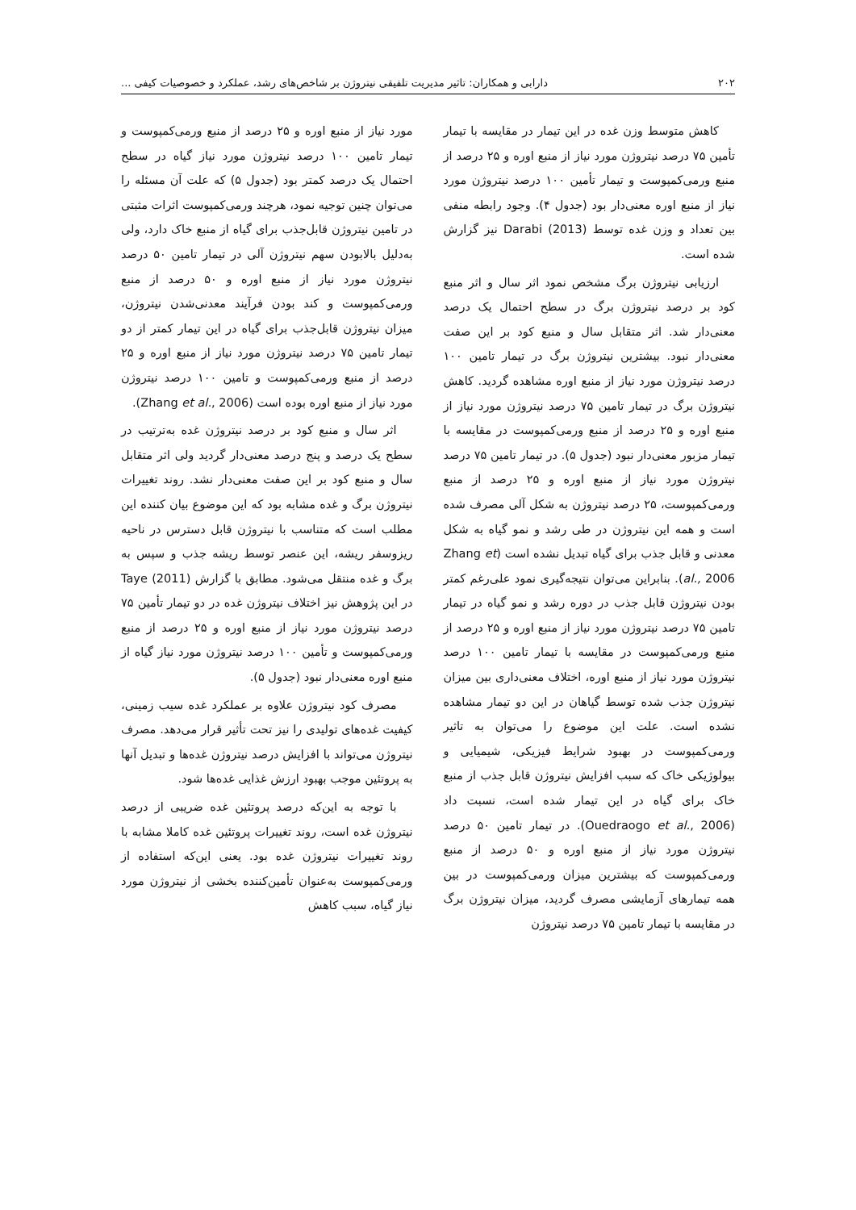۲۰۲ دارابی و همکاران: تاثیر مدیریت تلفیقی نیتروژن بر شاخص‌های رشد، عملکرد و خصوصیات کیفی ...
کاهش متوسط وزن غده در این تیمار در مقایسه با تیمار تأمین ۷۵ درصد نیتروژن مورد نیاز از منبع اوره و ۲۵ درصد از منبع ورمی‌کمپوست و تیمار تأمین ۱۰۰ درصد نیتروژن مورد نیاز از منبع اوره معنی‌دار بود (جدول ۴). وجود رابطه منفی بین تعداد و وزن غده توسط Darabi (2013) نیز گزارش شده است.
ارزیابی نیتروژن برگ مشخص نمود اثر سال و اثر منبع کود بر درصد نیتروژن برگ در سطح احتمال یک درصد معنی‌دار شد. اثر متقابل سال و منبع کود بر این صفت معنی‌دار نبود. بیشترین نیتروژن برگ در تیمار تامین ۱۰۰ درصد نیتروژن مورد نیاز از منبع اوره مشاهده گردید. کاهش نیتروژن برگ در تیمار تامین ۷۵ درصد نیتروژن مورد نیاز از منبع اوره و ۲۵ درصد از منبع ورمی‌کمپوست در مقایسه با تیمار مزبور معنی‌دار نبود (جدول ۵). در تیمار تامین ۷۵ درصد نیتروژن مورد نیاز از منبع اوره و ۲۵ درصد از منبع ورمی‌کمپوست، ۲۵ درصد نیتروژن به شکل آلی مصرف شده است و همه این نیتروژن در طی رشد و نمو گیاه به شکل معدنی و قابل جذب برای گیاه تبدیل نشده است (Zhang et al., 2006). بنابراین می‌توان نتیجه‌گیری نمود علی‌رغم کمتر بودن نیتروژن قابل جذب در دوره رشد و نمو گیاه در تیمار تامین ۷۵ درصد نیتروژن مورد نیاز از منبع اوره و ۲۵ درصد از منبع ورمی‌کمپوست در مقایسه با تیمار تامین ۱۰۰ درصد نیتروژن مورد نیاز از منبع اوره، اختلاف معنی‌داری بین میزان نیتروژن جذب شده توسط گیاهان در این دو تیمار مشاهده نشده است. علت این موضوع را می‌توان به تاثیر ورمی‌کمپوست در بهبود شرایط فیزیکی، شیمیایی و بیولوژیکی خاک که سبب افزایش نیتروژن قابل جذب از منبع خاک برای گیاه در این تیمار شده است، نسبت داد (Ouedraogo et al., 2006). در تیمار تامین ۵۰ درصد نیتروژن مورد نیاز از منبع اوره و ۵۰ درصد از منبع ورمی‌کمپوست که بیشترین میزان ورمی‌کمپوست در بین همه تیمارهای آزمایشی مصرف گردید، میزان نیتروژن برگ در مقایسه با تیمار تامین ۷۵ درصد نیتروژن
مورد نیاز از منبع اوره و ۲۵ درصد از منبع ورمی‌کمپوست و تیمار تامین ۱۰۰ درصد نیتروژن مورد نیاز گیاه در سطح احتمال یک درصد کمتر بود (جدول ۵) که علت آن مسئله را می‌توان چنین توجیه نمود، هرچند ورمی‌کمپوست اثرات مثبتی در تامین نیتروژن قابل‌جذب برای گیاه از منبع خاک دارد، ولی به‌دلیل بالابودن سهم نیتروژن آلی در تیمار تامین ۵۰ درصد نیتروژن مورد نیاز از منبع اوره و ۵۰ درصد از منبع ورمی‌کمپوست و کند بودن فرآیند معدنی‌شدن نیتروژن، میزان نیتروژن قابل‌جذب برای گیاه در این تیمار کمتر از دو تیمار تامین ۷۵ درصد نیتروژن مورد نیاز از منبع اوره و ۲۵ درصد از منبع ورمی‌کمپوست و تامین ۱۰۰ درصد نیتروژن مورد نیاز از منبع اوره بوده است (Zhang et al., 2006).
اثر سال و منبع کود بر درصد نیتروژن غده به‌ترتیب در سطح یک درصد و پنج درصد معنی‌دار گردید ولی اثر متقابل سال و منبع کود بر این صفت معنی‌دار نشد. روند تغییرات نیتروژن برگ و غده مشابه بود که این موضوع بیان کننده این مطلب است که متناسب با نیتروژن قابل دسترس در ناحیه ریزوسفر ریشه، این عنصر توسط ریشه جذب و سپس به برگ و غده منتقل می‌شود. مطابق با گزارش Taye (2011) در این پژوهش نیز اختلاف نیتروژن غده در دو تیمار تأمین ۷۵ درصد نیتروژن مورد نیاز از منبع اوره و ۲۵ درصد از منبع ورمی‌کمپوست و تأمین ۱۰۰ درصد نیتروژن مورد نیاز گیاه از منبع اوره معنی‌دار نبود (جدول ۵).
مصرف کود نیتروژن علاوه بر عملکرد غده سیب زمینی، کیفیت غده‌های تولیدی را نیز تحت تأثیر قرار می‌دهد. مصرف نیتروژن می‌تواند با افزایش درصد نیتروژن غده‌ها و تبدیل آنها به پروتئین موجب بهبود ارزش غذایی غده‌ها شود.
با توجه به این‌که درصد پروتئین غده ضریبی از درصد نیتروژن غده است، روند تغییرات پروتئین غده کاملا مشابه با روند تغییرات نیتروژن غده بود. یعنی این‌که استفاده از ورمی‌کمپوست به‌عنوان تأمین‌کننده بخشی از نیتروژن مورد نیاز گیاه، سبب کاهش